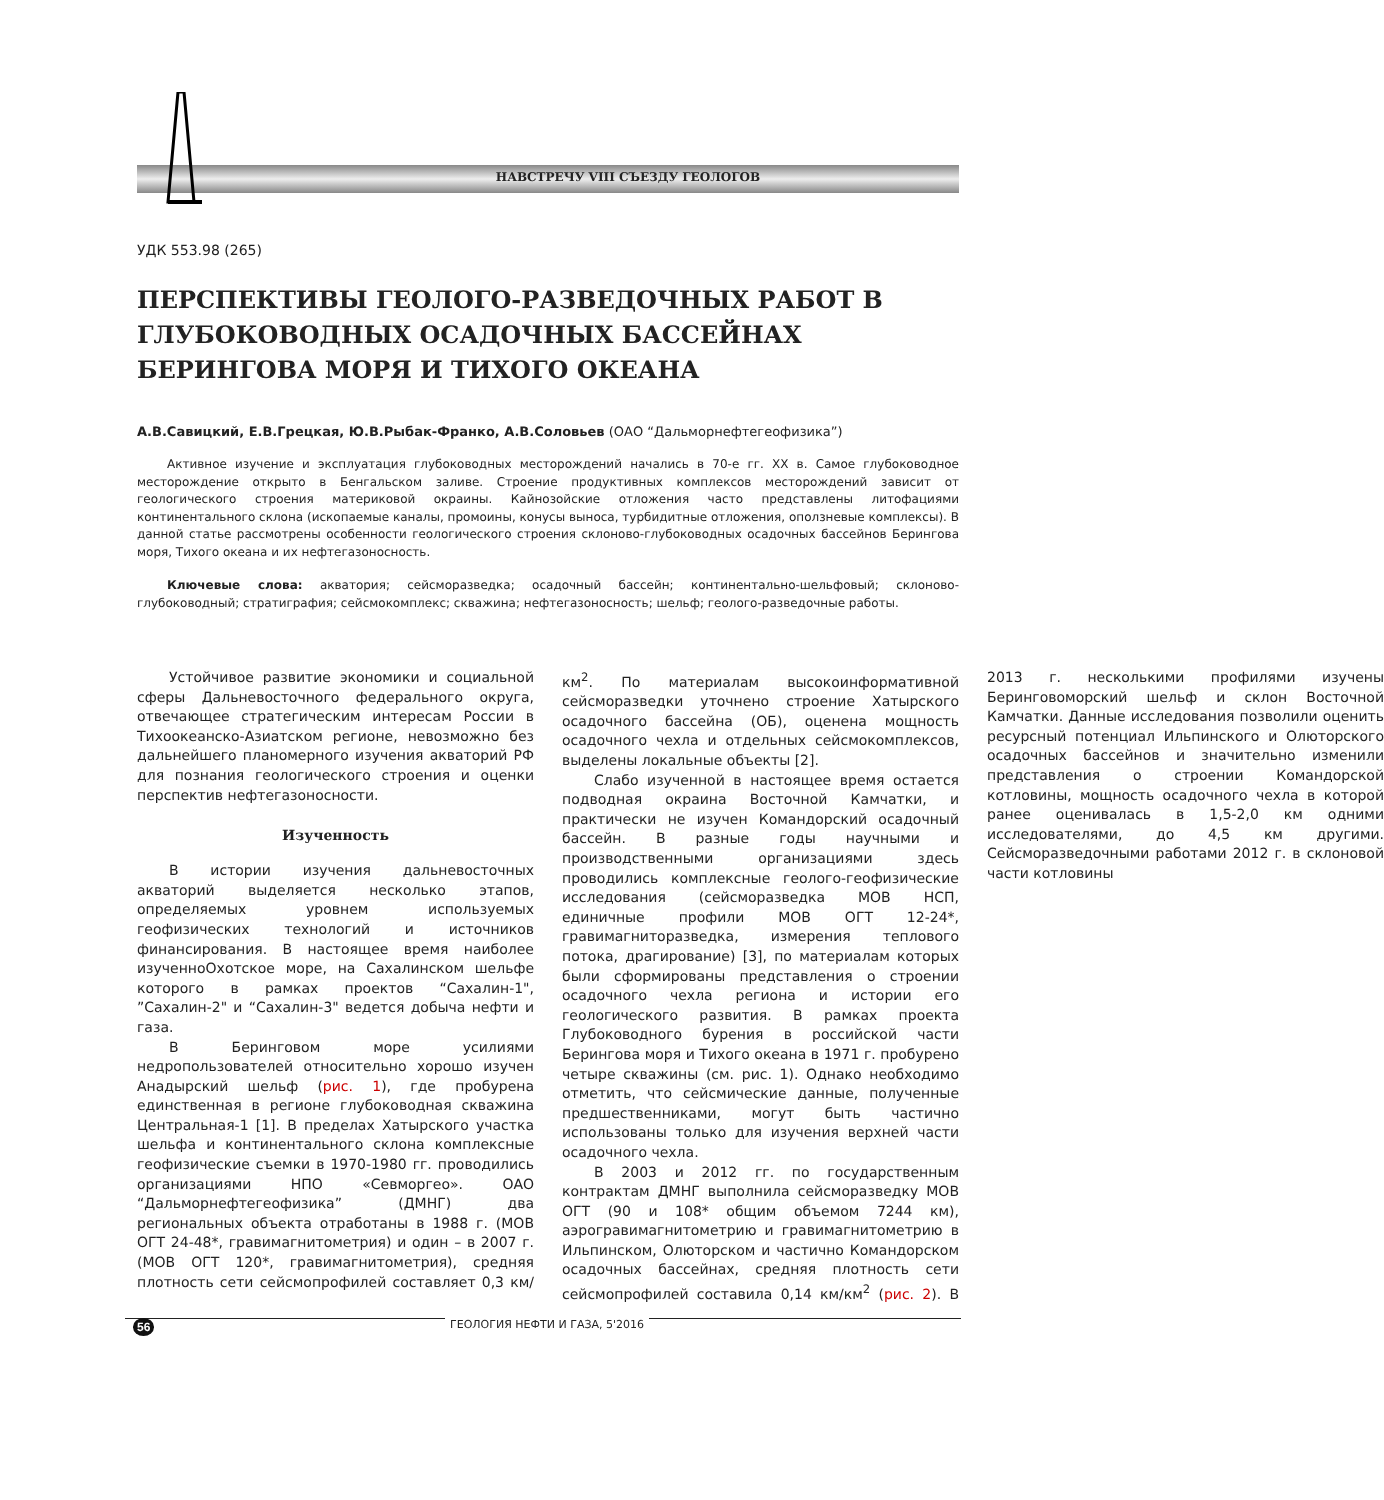НАВСТРЕЧУ VIII СЪЕЗДУ ГЕОЛОГОВ
УДК 553.98 (265)
ПЕРСПЕКТИВЫ ГЕОЛОГО-РАЗВЕДОЧНЫХ РАБОТ В ГЛУБОКОВОДНЫХ ОСАДОЧНЫХ БАССЕЙНАХ БЕРИНГОВА МОРЯ И ТИХОГО ОКЕАНА
А.В.Савицкий, Е.В.Грецкая, Ю.В.Рыбак-Франко, А.В.Соловьев (ОАО “Дальморнефтегеофизика”)
Активное изучение и эксплуатация глубоководных месторождений начались в 70-е гг. XX в. Самое глубоководное месторождение открыто в Бенгальском заливе. Строение продуктивных комплексов месторождений зависит от геологического строения материковой окраины. Кайнозойские отложения часто представлены литофациями континентального склона (ископаемые каналы, промоины, конусы выноса, турбидитные отложения, оползневые комплексы). В данной статье рассмотрены особенности геологического строения склоново-глубоководных осадочных бассейнов Берингова моря, Тихого океана и их нефтегазоносность.
Ключевые слова: акватория; сейсморазведка; осадочный бассейн; континентально-шельфовый; склоново-глубоководный; стратиграфия; сейсмокомплекс; скважина; нефтегазоносность; шельф; геолого-разведочные работы.
Устойчивое развитие экономики и социальной сферы Дальневосточного федерального округа, отвечающее стратегическим интересам России в Тихоокеанско-Азиатском регионе, невозможно без дальнейшего планомерного изучения акваторий РФ для познания геологического строения и оценки перспектив нефтегазоносности.
Изученность
В истории изучения дальневосточных акваторий выделяется несколько этапов, определяемых уровнем используемых геофизических технологий и источников финансирования. В настоящее время наиболее изученноОхотское море, на Сахалинском шельфе которого в рамках проектов “Сахалин-1", ”Сахалин-2" и “Сахалин-3" ведется добыча нефти и газа.
В Беринговом море усилиями недропользователей относительно хорошо изучен Анадырский шельф (рис. 1), где пробурена единственная в регионе глубоководная скважина Центральная-1 [1]. В пределах Хатырского участка шельфа и континентального склона комплексные геофизические съемки в 1970-1980 гг. проводились организациями НПО «Севморгео». ОАО “Дальморнефтегеофизика” (ДМНГ) два региональных объекта отработаны в 1988 г. (МОВ ОГТ 24-48*, гравимагнитометрия) и один – в 2007 г. (МОВ ОГТ 120*, гравимагнитометрия), средняя плотность сети сейсмопрофилей составляет 0,3 км/км<sup>2</sup>. По материалам высокоинформативной сейсморазведки уточнено строение Хатырского осадочного бассейна (ОБ), оценена мощность осадочного чехла и отдельных сейсмокомплексов, выделены локальные объекты [2].
Слабо изученной в настоящее время остается подводная окраина Восточной Камчатки, и практически не изучен Командорский осадочный бассейн. В разные годы научными и производственными организациями здесь проводились комплексные геолого-геофизические исследования (сейсморазведка МОВ НСП, единичные профили МОВ ОГТ 12-24*, гравимагниторазведка, измерения теплового потока, драгирование) [3], по материалам которых были сформированы представления о строении осадочного чехла региона и истории его геологического развития. В рамках проекта Глубоководного бурения в российской части Берингова моря и Тихого океана в 1971 г. пробурено четыре скважины (см. рис. 1). Однако необходимо отметить, что сейсмические данные, полученные предшественниками, могут быть частично использованы только для изучения верхней части осадочного чехла.
В 2003 и 2012 гг. по государственным контрактам ДМНГ выполнила сейсморазведку МОВ ОГТ (90 и 108* общим объемом 7244 км), аэрогравимагнитометрию и гравимагнитометрию в Ильпинском, Олюторском и частично Командорском осадочных бассейнах, средняя плотность сети сейсмопрофилей составила 0,14 км/км<sup>2</sup> (рис. 2). В 2013 г. несколькими профилями изучены Беринговоморский шельф и склон Восточной Камчатки. Данные исследования позволили оценить ресурсный потенциал Ильпинского и Олюторского осадочных бассейнов и значительно изменили представления о строении Командорской котловины, мощность осадочного чехла в которой ранее оценивалась в 1,5-2,0 км одними исследователями, до 4,5 км другими. Сейсморазведочными работами 2012 г. в склоновой части котловины
56 ГЕОЛОГИЯ НЕФТИ И ГАЗА, 5'2016